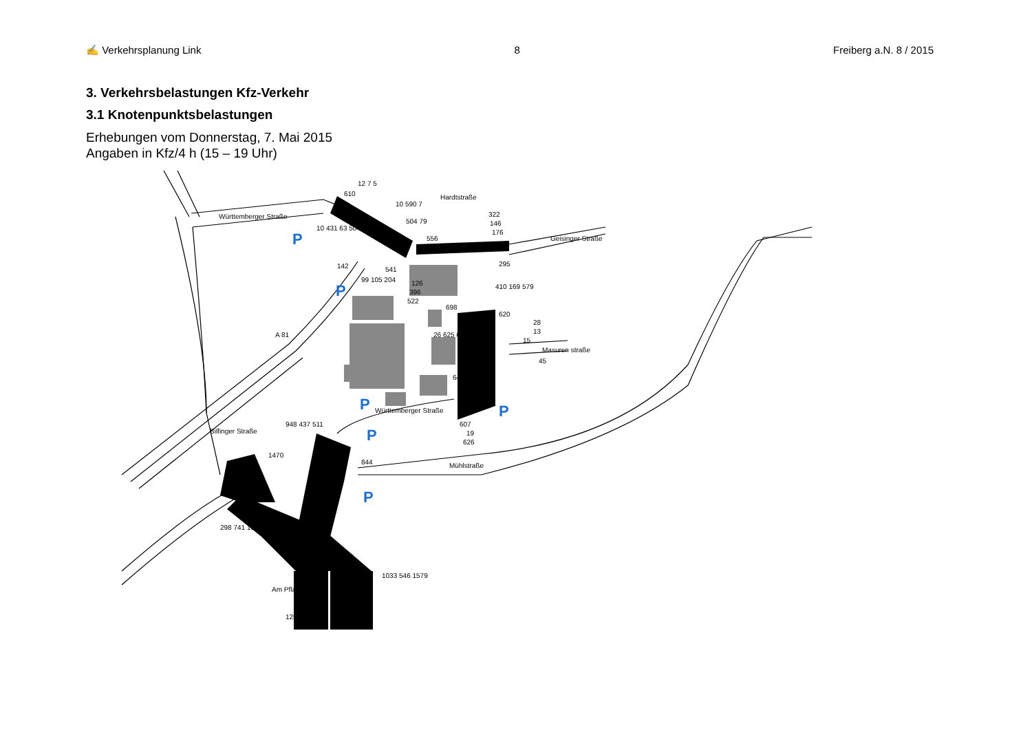Hardtstraße
Württemberger Straße
Geisinger Straße
Masuren straße
Württemberger Straße
Mühlstraße
A 81
Bilfinger Straße
Am Pflaster
610
12 7 5
10 590 7
504 79
556
322
146
176
10 431 63 504
142
99 105 204
541
126
396
522
698
295
410 169 579
620
28
13
15
45
26 625 651
640
607
19
626
948 437 511
1470
844
298 741 1039
1033 546 1579
1252
P
P
P
P
P
P
✍ Verkehrsplanung Link 8 Freiberg a.N. 8 / 2015
3. Verkehrsbelastungen Kfz-Verkehr
3.1 Knotenpunktsbelastungen
Erhebungen vom Donnerstag, 7. Mai 2015
Angaben in Kfz/4 h (15 – 19 Uhr)